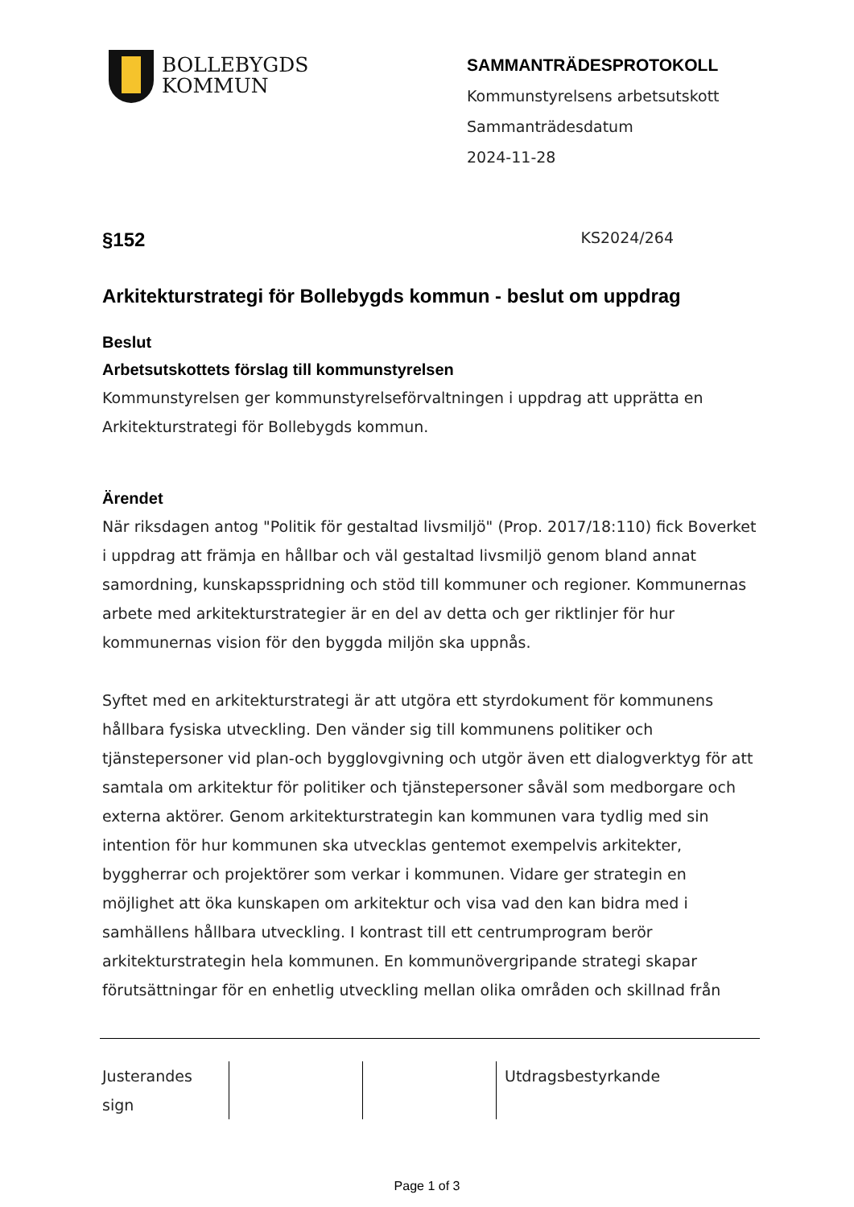BOLLEBYGDS
KOMMUN
SAMMANTRÄDESPROTOKOLL
Kommunstyrelsens arbetsutskott
Sammanträdesdatum
2024-11-28
§152 KS2024/264
Arkitekturstrategi för Bollebygds kommun - beslut om uppdrag
Beslut
Arbetsutskottets förslag till kommunstyrelsen
Kommunstyrelsen ger kommunstyrelseförvaltningen i uppdrag att upprätta en Arkitekturstrategi för Bollebygds kommun.
Ärendet
När riksdagen antog "Politik för gestaltad livsmiljö" (Prop. 2017/18:110) fick Boverket i uppdrag att främja en hållbar och väl gestaltad livsmiljö genom bland annat samordning, kunskapsspridning och stöd till kommuner och regioner. Kommunernas arbete med arkitekturstrategier är en del av detta och ger riktlinjer för hur kommunernas vision för den byggda miljön ska uppnås.
Syftet med en arkitekturstrategi är att utgöra ett styrdokument för kommunens hållbara fysiska utveckling. Den vänder sig till kommunens politiker och tjänstepersoner vid plan-och bygglovgivning och utgör även ett dialogverktyg för att samtala om arkitektur för politiker och tjänstepersoner såväl som medborgare och externa aktörer. Genom arkitekturstrategin kan kommunen vara tydlig med sin intention för hur kommunen ska utvecklas gentemot exempelvis arkitekter, byggherrar och projektörer som verkar i kommunen. Vidare ger strategin en möjlighet att öka kunskapen om arkitektur och visa vad den kan bidra med i samhällens hållbara utveckling. I kontrast till ett centrumprogram berör arkitekturstrategin hela kommunen. En kommunövergripande strategi skapar förutsättningar för en enhetlig utveckling mellan olika områden och skillnad från
Justerandes
sign
Utdragsbestyrkande
Page 1 of 3